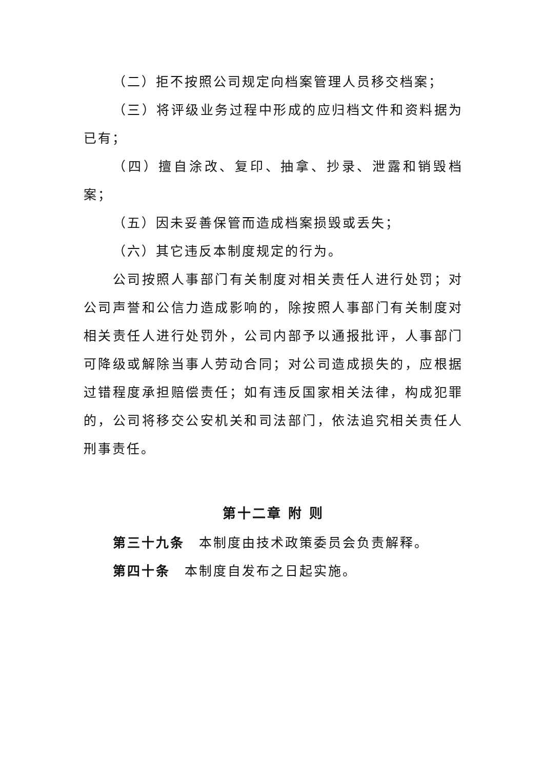（二）拒不按照公司规定向档案管理人员移交档案；
（三）将评级业务过程中形成的应归档文件和资料据为已有；
（四）擅自涂改、复印、抽拿、抄录、泄露和销毁档案；
（五）因未妥善保管而造成档案损毁或丢失；
（六）其它违反本制度规定的行为。
公司按照人事部门有关制度对相关责任人进行处罚；对公司声誉和公信力造成影响的，除按照人事部门有关制度对相关责任人进行处罚外，公司内部予以通报批评，人事部门可降级或解除当事人劳动合同；对公司造成损失的，应根据过错程度承担赔偿责任；如有违反国家相关法律，构成犯罪的，公司将移交公安机关和司法部门，依法追究相关责任人刑事责任。
第十二章 附 则
第三十九条　本制度由技术政策委员会负责解释。
第四十条　本制度自发布之日起实施。